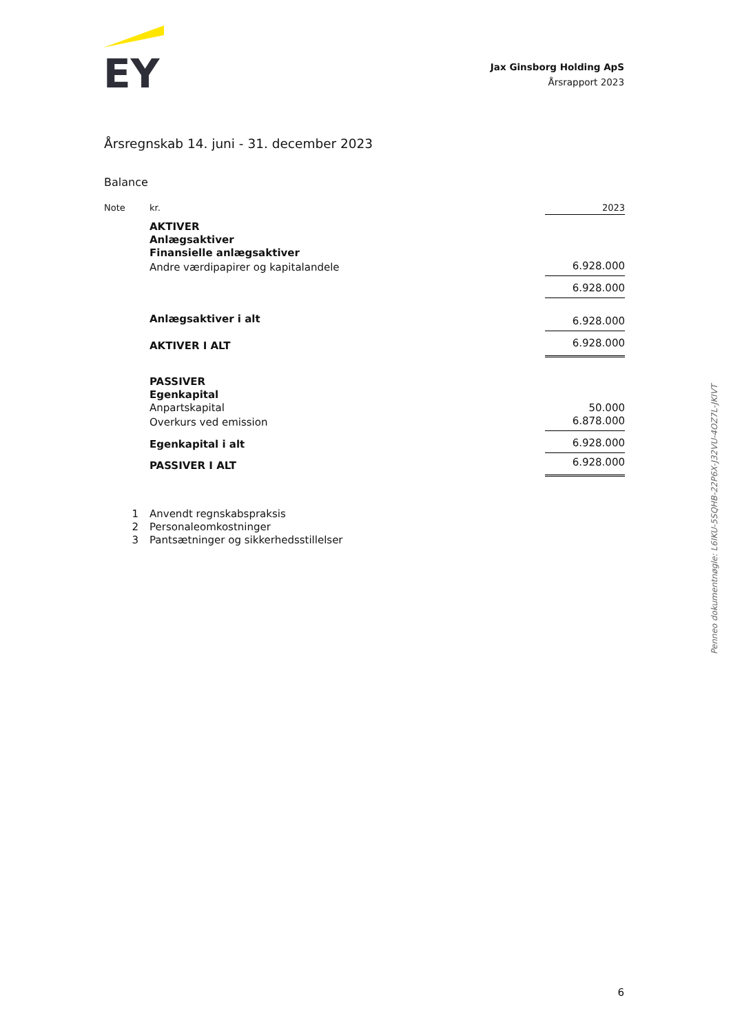EY
Jax Ginsborg Holding ApS
Årsrapport 2023
Årsregnskab 14. juni - 31. december 2023
Balance
| Note | kr. | 2023 |
| | AKTIVER | |
| | Anlægsaktiver | |
| | Finansielle anlægsaktiver | |
| | Andre værdipapirer og kapitalandele | 6.928.000 |
| | | 6.928.000 |
| | Anlægsaktiver i alt | 6.928.000 |
| | AKTIVER I ALT | 6.928.000 |
| | PASSIVER | |
| | Egenkapital | |
| | Anpartskapital | 50.000 |
| | Overkurs ved emission | 6.878.000 |
| | Egenkapital i alt | 6.928.000 |
| | PASSIVER I ALT | 6.928.000 |
| 1 | Anvendt regnskabspraksis | |
| 2 | Personaleomkostninger | |
| 3 | Pantsætninger og sikkerhedsstillelser | |
Penneo dokumentnøgle: L6IKU-5SQHB-22P6X-J32VU-4OZ7L-JKIVT
6